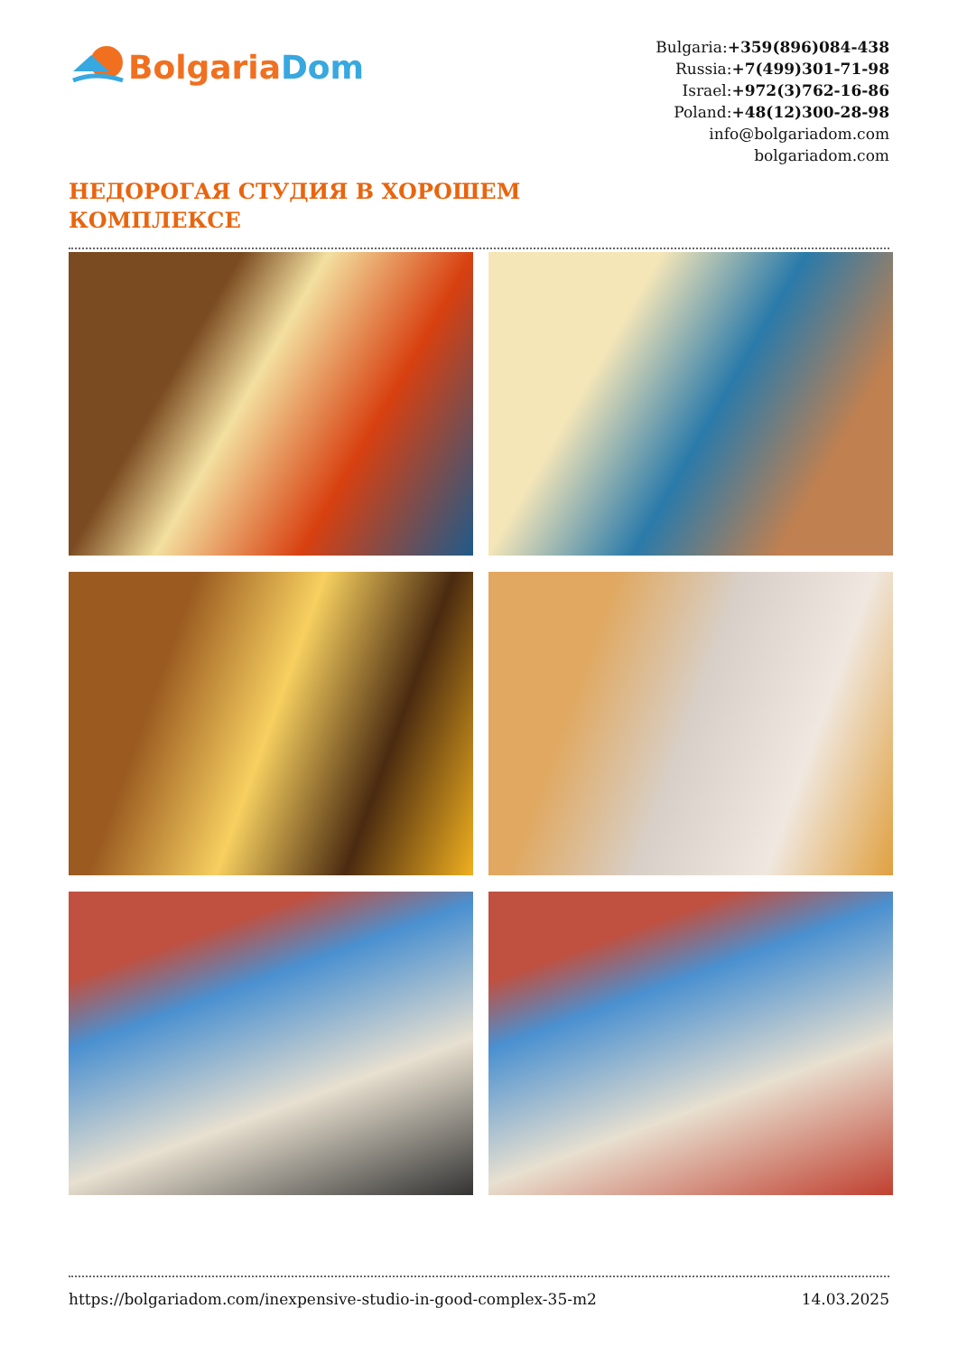Bolgaria Dom
Bulgaria:+359(896)084-438
Russia:+7(499)301-71-98
Israel:+972(3)762-16-86
Poland:+48(12)300-28-98
info@bolgariadom.com
bolgariadom.com
НЕДОРОГАЯ СТУДИЯ В ХОРОШЕМ
КОМПЛЕКСЕ
https://bolgariadom.com/inexpensive-studio-in-good-complex-35-m2 14.03.2025